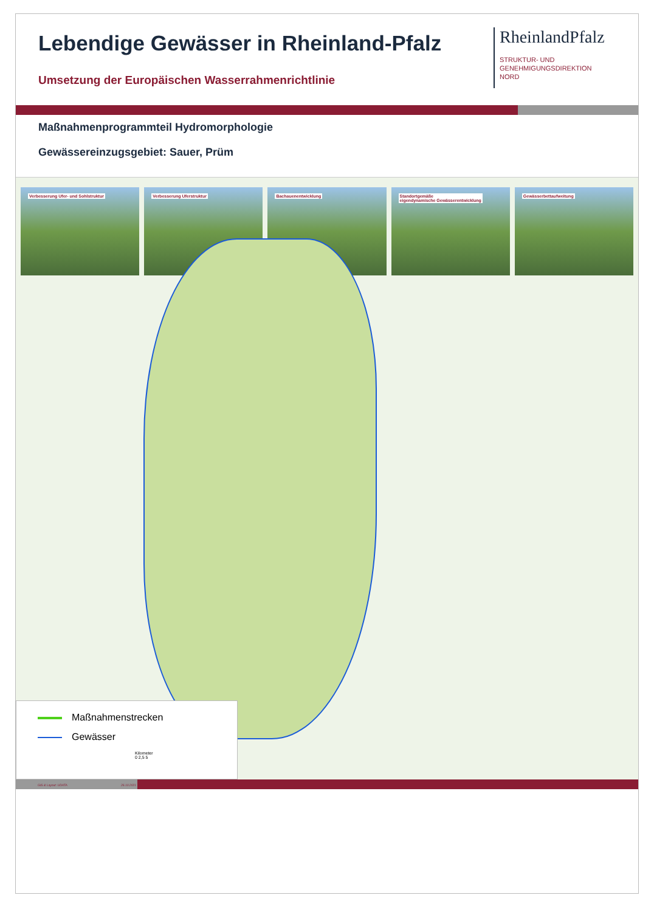Lebendige Gewässer in Rheinland-Pfalz
Umsetzung der Europäischen Wasserrahmenrichtlinie
RheinlandPfalz
STRUKTUR- UND
GENEHMIGUNGSDIREKTION
NORD
Maßnahmenprogrammteil Hydromorphologie
Gewässereinzugsgebiet: Sauer, Prüm
Verbesserung Ufer- und Sohlstruktur
Verbesserung Uferstruktur Bachauenentwicklung Standortgemäße
eigendynamische Gewässerentwicklung
Gewässerbettaufweitung
Maßnahmenstrecken
Gewässer
Kilometer
0 2,5 5
GIS & Layout: UDATA 26.10.2021